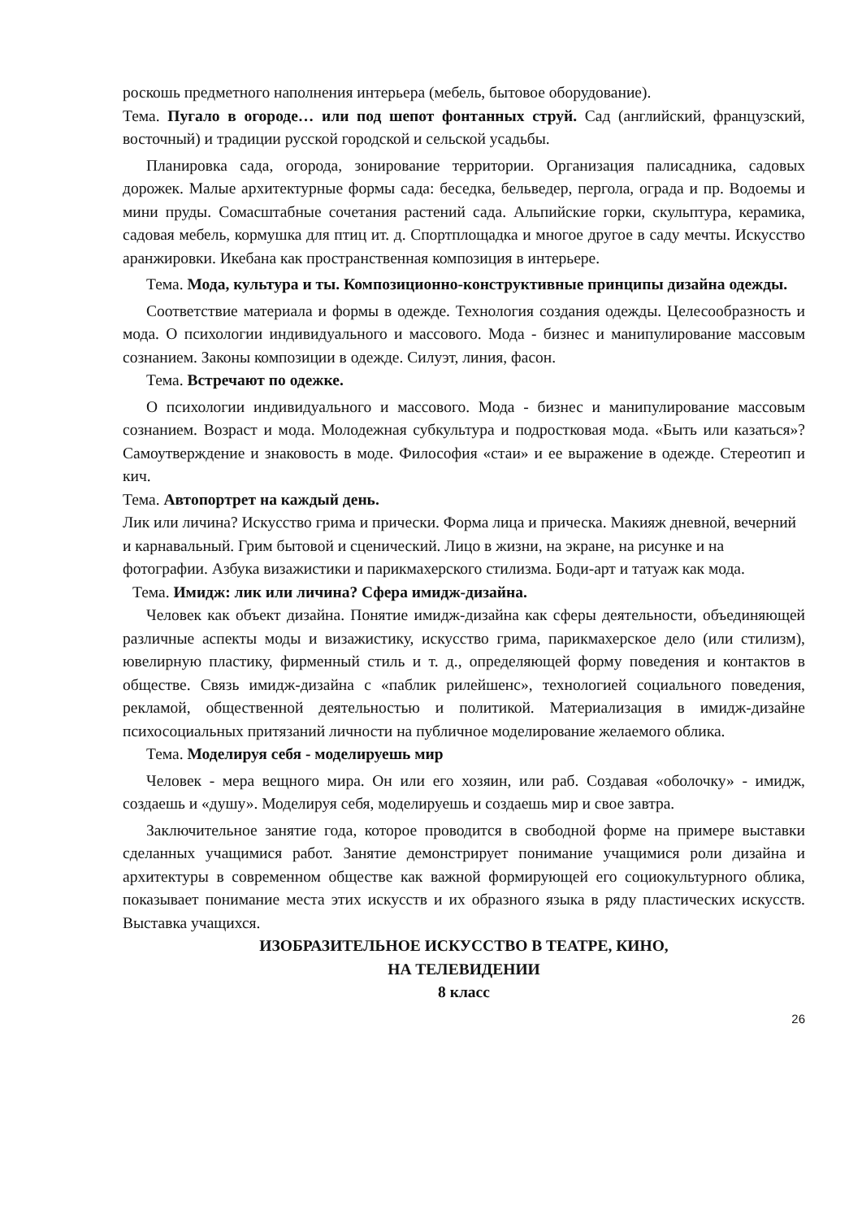роскошь предметного наполнения интерьера (мебель, бытовое оборудование).
Тема. Пугало в огороде… или под шепот фонтанных струй. Сад (английский, французский, восточный) и традиции русской городской и сельской усадьбы.
Планировка сада, огорода, зонирование территории. Организация палисадника, садовых дорожек. Малые архитектурные формы сада: беседка, бельведер, пергола, ограда и пр. Водоемы и мини пруды. Сомасштабные сочетания растений сада. Альпийские горки, скульптура, керамика, садовая мебель, кормушка для птиц ит. д. Спортплощадка и многое другое в саду мечты. Искусство аранжировки. Икебана как пространственная композиция в интерьере.
Тема. Мода, культура и ты. Композиционно-конструктивные принципы дизайна одежды.
Соответствие материала и формы в одежде. Технология создания одежды. Целесообразность и мода. О психологии индивидуального и массового. Мода - бизнес и манипулирование массовым сознанием. Законы композиции в одежде. Силуэт, линия, фасон.
Тема. Встречают по одежке.
О психологии индивидуального и массового. Мода - бизнес и манипулирование массовым сознанием. Возраст и мода. Молодежная субкультура и подростковая мода. «Быть или казаться»? Самоутверждение и знаковость в моде. Философия «стаи» и ее выражение в одежде. Стереотип и кич.
Тема. Автопортрет на каждый день.
Лик или личина? Искусство грима и прически. Форма лица и прическа. Макияж дневной, вечерний и карнавальный. Грим бытовой и сценический. Лицо в жизни, на экране, на рисунке и на фотографии. Азбука визажистики и парикмахерского стилизма. Боди-арт и татуаж как мода.
Тема. Имидж: лик или личина? Сфера имидж-дизайна.
Человек как объект дизайна. Понятие имидж-дизайна как сферы деятельности, объединяющей различные аспекты моды и визажистику, искусство грима, парикмахерское дело (или стилизм), ювелирную пластику, фирменный стиль и т. д., определяющей форму поведения и контактов в обществе. Связь имидж-дизайна с «паблик рилейшенс», технологией социального поведения, рекламой, общественной деятельностью и политикой. Материализация в имидж-дизайне психосоциальных притязаний личности на публичное моделирование желаемого облика.
Тема. Моделируя себя - моделируешь мир
Человек - мера вещного мира. Он или его хозяин, или раб. Создавая «оболочку» - имидж, создаешь и «душу». Моделируя себя, моделируешь и создаешь мир и свое завтра.
Заключительное занятие года, которое проводится в свободной форме на примере выставки сделанных учащимися работ. Занятие демонстрирует понимание учащимися роли дизайна и архитектуры в современном обществе как важной формирующей его социокультурного облика, показывает понимание места этих искусств и их образного языка в ряду пластических искусств. Выставка учащихся.
ИЗОБРАЗИТЕЛЬНОЕ ИСКУССТВО В ТЕАТРЕ, КИНО,
НА ТЕЛЕВИДЕНИИ
8 класс
26